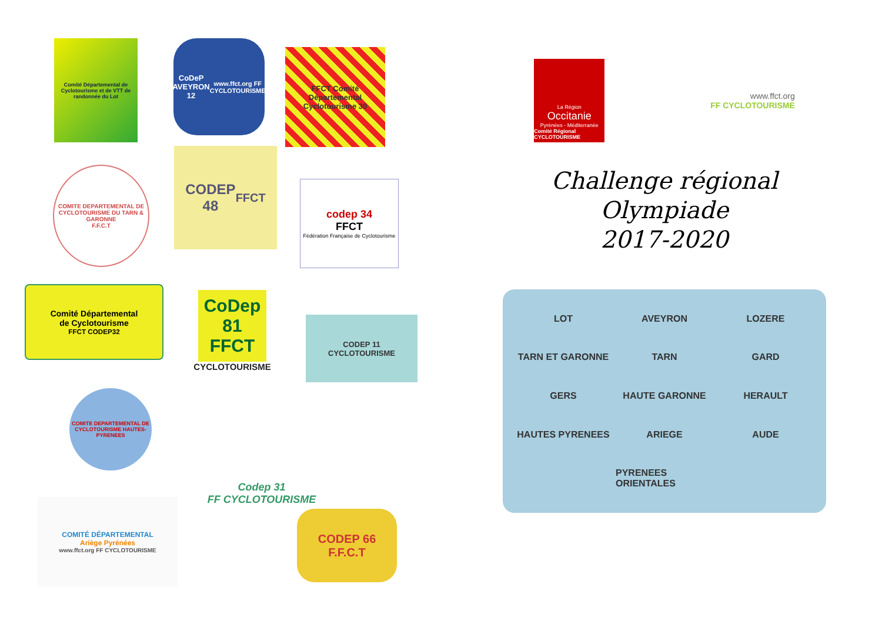Comité Départemental de Cyclotourisme et de VTT de randonnée du Lot
CoDeP
AVEYRON
12
www.ffct.org FF CYCLOTOURISME
FFCT Comité Départemental Cyclotourisme 30
COMITE DEPARTEMENTAL DE CYCLOTOURISME DU TARN & GARONNE
F.F.C.T
CODEP
48
FFCT
codep 34
FFCT
Fédération Française de Cyclotourisme
Comité Départemental
de Cyclotourisme
FFCT CODEP32
CoDep
81
FFCT
CYCLOTOURISME
CODEP 11
CYCLOTOURISME
COMITE DEPARTEMENTAL DE CYCLOTOURISME HAUTES-PYRENEES
Codep 31
FF CYCLOTOURISME
COMITÉ DÉPARTEMENTAL
Ariège Pyrénées
www.ffct.org FF CYCLOTOURISME
CODEP 66
F.F.C.T
La Région
Occitanie
Pyrénées - Méditerranée
Comité Régional CYCLOTOURISME
www.ffct.org
FF CYCLOTOURISME
Challenge régional
Olympiade
2017-2020
LOT AVEYRON LOZERE TARN ET GARONNE TARN GARD GERS HAUTE GARONNE HERAULT HAUTES PYRENEES ARIEGE AUDE PYRENEES ORIENTALES